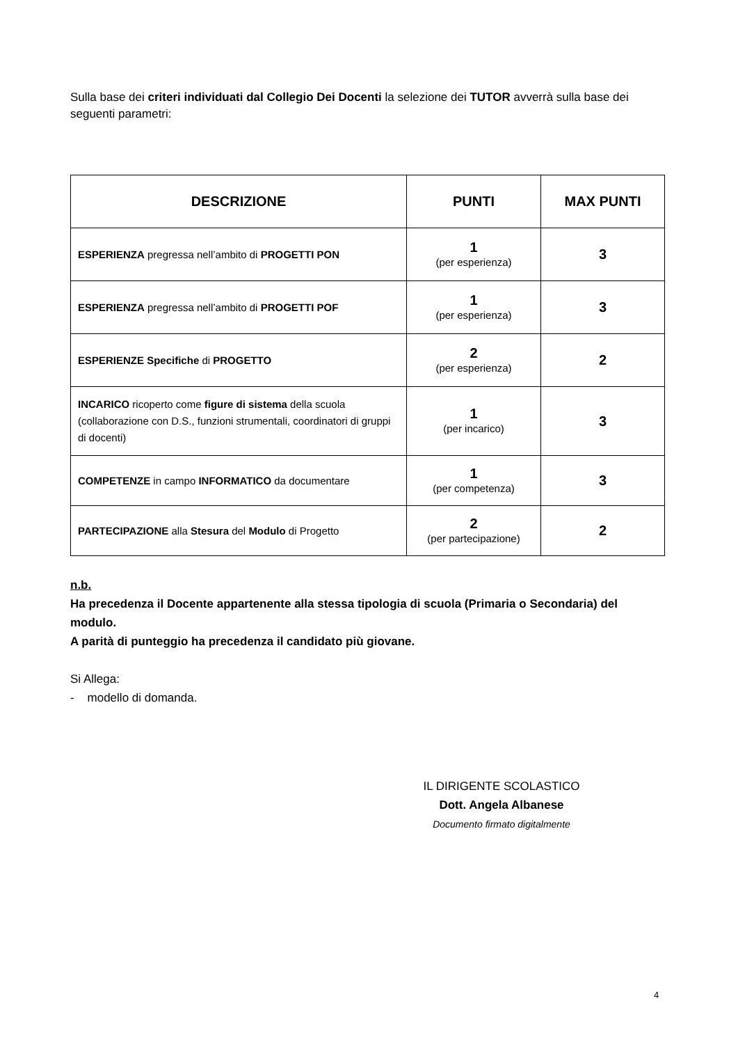Sulla base dei criteri individuati dal Collegio Dei Docenti la selezione dei TUTOR avverrà sulla base dei seguenti parametri:
| DESCRIZIONE | PUNTI | MAX PUNTI |
| --- | --- | --- |
| ESPERIENZA pregressa nell’ambito di PROGETTI PON | 1 (per esperienza) | 3 |
| ESPERIENZA pregressa nell’ambito di PROGETTI POF | 1 (per esperienza) | 3 |
| ESPERIENZE Specifiche di PROGETTO | 2 (per esperienza) | 2 |
| INCARICO ricoperto come figure di sistema della scuola (collaborazione con D.S., funzioni strumentali, coordinatori di gruppi di docenti) | 1 (per incarico) | 3 |
| COMPETENZE in campo INFORMATICO da documentare | 1 (per competenza) | 3 |
| PARTECIPAZIONE alla Stesura del Modulo di Progetto | 2 (per partecipazione) | 2 |
n.b.
Ha precedenza il Docente appartenente alla stessa tipologia di scuola (Primaria o Secondaria) del modulo.
A parità di punteggio ha precedenza il candidato più giovane.
Si Allega:
- modello di domanda.
IL DIRIGENTE SCOLASTICO
Dott. Angela Albanese
Documento firmato digitalmente
4